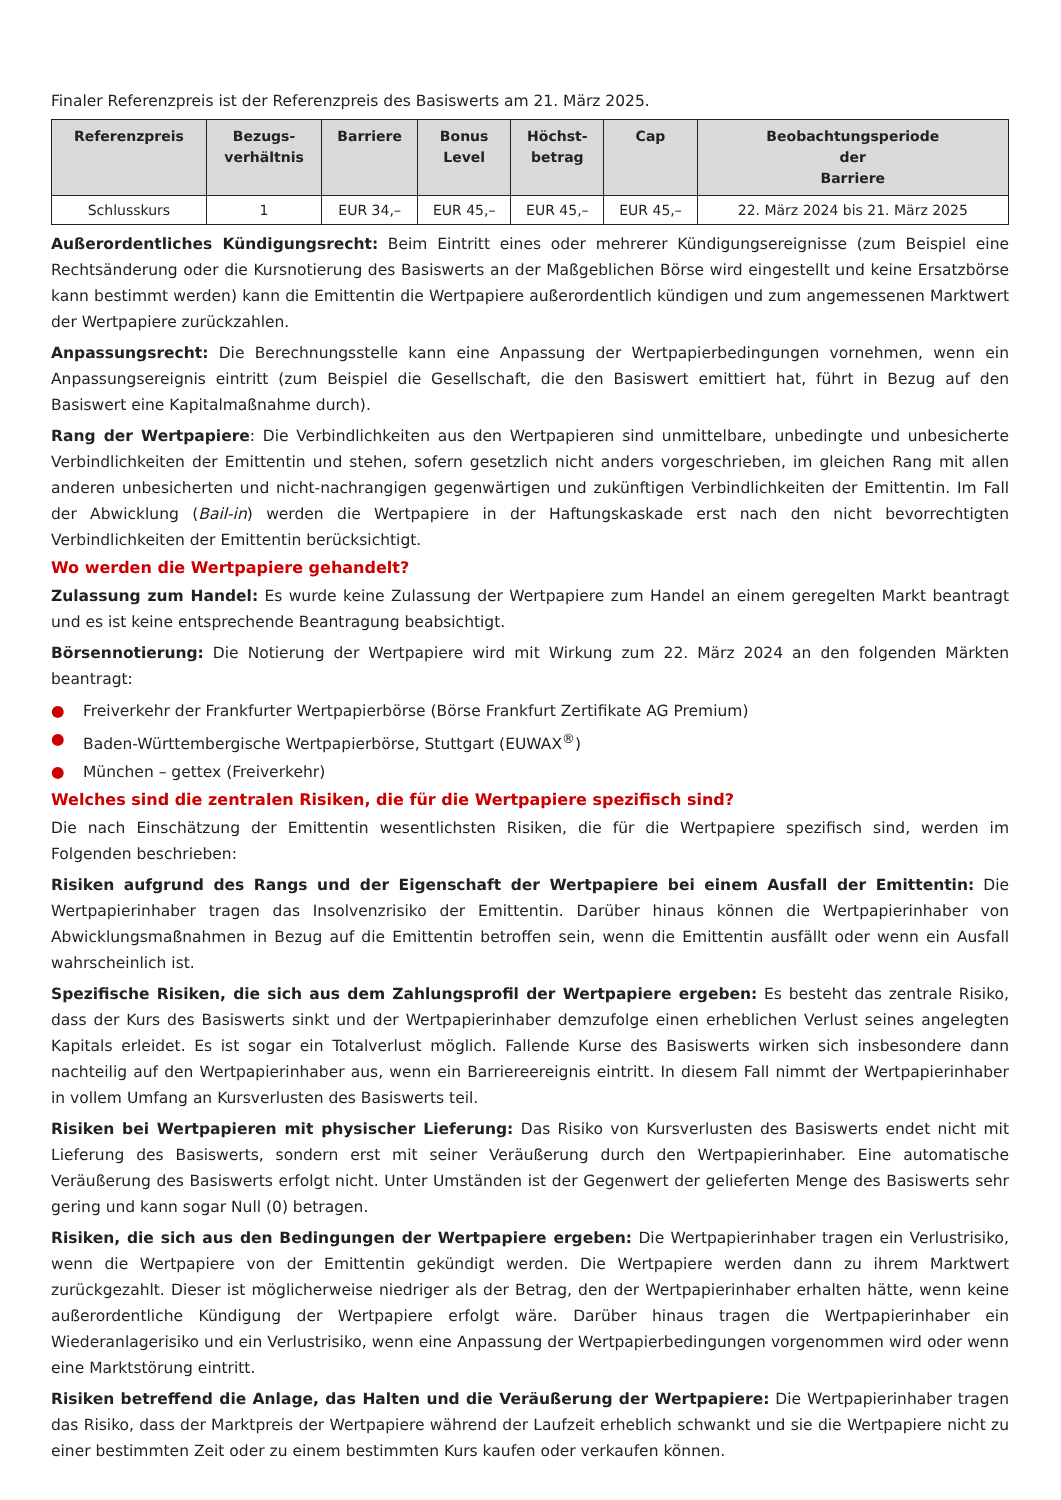Finaler Referenzpreis ist der Referenzpreis des Basiswerts am 21. März 2025.
| Referenzpreis | Bezugs- verhältnis | Barriere | Bonus Level | Höchst- betrag | Cap | Beobachtungsperiode der Barriere |
| --- | --- | --- | --- | --- | --- | --- |
| Schlusskurs | 1 | EUR 34,– | EUR 45,– | EUR 45,– | EUR 45,– | 22. März 2024 bis 21. März 2025 |
Außerordentliches Kündigungsrecht: Beim Eintritt eines oder mehrerer Kündigungsereignisse (zum Beispiel eine Rechtsänderung oder die Kursnotierung des Basiswerts an der Maßgeblichen Börse wird eingestellt und keine Ersatzbörse kann bestimmt werden) kann die Emittentin die Wertpapiere außerordentlich kündigen und zum angemessenen Marktwert der Wertpapiere zurückzahlen.
Anpassungsrecht: Die Berechnungsstelle kann eine Anpassung der Wertpapierbedingungen vornehmen, wenn ein Anpassungsereignis eintritt (zum Beispiel die Gesellschaft, die den Basiswert emittiert hat, führt in Bezug auf den Basiswert eine Kapitalmaßnahme durch).
Rang der Wertpapiere: Die Verbindlichkeiten aus den Wertpapieren sind unmittelbare, unbedingte und unbesicherte Verbindlichkeiten der Emittentin und stehen, sofern gesetzlich nicht anders vorgeschrieben, im gleichen Rang mit allen anderen unbesicherten und nicht-nachrangigen gegenwärtigen und zukünftigen Verbindlichkeiten der Emittentin. Im Fall der Abwicklung (Bail-in) werden die Wertpapiere in der Haftungskaskade erst nach den nicht bevorrechtigten Verbindlichkeiten der Emittentin berücksichtigt.
Wo werden die Wertpapiere gehandelt?
Zulassung zum Handel: Es wurde keine Zulassung der Wertpapiere zum Handel an einem geregelten Markt beantragt und es ist keine entsprechende Beantragung beabsichtigt.
Börsennotierung: Die Notierung der Wertpapiere wird mit Wirkung zum 22. März 2024 an den folgenden Märkten beantragt:
● Freiverkehr der Frankfurter Wertpapierbörse (Börse Frankfurt Zertifikate AG Premium)
● Baden-Württembergische Wertpapierbörse, Stuttgart (EUWAX<sup>®</sup>)
● München – gettex (Freiverkehr)
Welches sind die zentralen Risiken, die für die Wertpapiere spezifisch sind?
Die nach Einschätzung der Emittentin wesentlichsten Risiken, die für die Wertpapiere spezifisch sind, werden im Folgenden beschrieben:
Risiken aufgrund des Rangs und der Eigenschaft der Wertpapiere bei einem Ausfall der Emittentin: Die Wertpapierinhaber tragen das Insolvenzrisiko der Emittentin. Darüber hinaus können die Wertpapierinhaber von Abwicklungsmaßnahmen in Bezug auf die Emittentin betroffen sein, wenn die Emittentin ausfällt oder wenn ein Ausfall wahrscheinlich ist.
Spezifische Risiken, die sich aus dem Zahlungsprofil der Wertpapiere ergeben: Es besteht das zentrale Risiko, dass der Kurs des Basiswerts sinkt und der Wertpapierinhaber demzufolge einen erheblichen Verlust seines angelegten Kapitals erleidet. Es ist sogar ein Totalverlust möglich. Fallende Kurse des Basiswerts wirken sich insbesondere dann nachteilig auf den Wertpapierinhaber aus, wenn ein Barriereereignis eintritt. In diesem Fall nimmt der Wertpapierinhaber in vollem Umfang an Kursverlusten des Basiswerts teil.
Risiken bei Wertpapieren mit physischer Lieferung: Das Risiko von Kursverlusten des Basiswerts endet nicht mit Lieferung des Basiswerts, sondern erst mit seiner Veräußerung durch den Wertpapierinhaber. Eine automatische Veräußerung des Basiswerts erfolgt nicht. Unter Umständen ist der Gegenwert der gelieferten Menge des Basiswerts sehr gering und kann sogar Null (0) betragen.
Risiken, die sich aus den Bedingungen der Wertpapiere ergeben: Die Wertpapierinhaber tragen ein Verlustrisiko, wenn die Wertpapiere von der Emittentin gekündigt werden. Die Wertpapiere werden dann zu ihrem Marktwert zurückgezahlt. Dieser ist möglicherweise niedriger als der Betrag, den der Wertpapierinhaber erhalten hätte, wenn keine außerordentliche Kündigung der Wertpapiere erfolgt wäre. Darüber hinaus tragen die Wertpapierinhaber ein Wiederanlagerisiko und ein Verlustrisiko, wenn eine Anpassung der Wertpapierbedingungen vorgenommen wird oder wenn eine Marktstörung eintritt.
Risiken betreffend die Anlage, das Halten und die Veräußerung der Wertpapiere: Die Wertpapierinhaber tragen das Risiko, dass der Marktpreis der Wertpapiere während der Laufzeit erheblich schwankt und sie die Wertpapiere nicht zu einer bestimmten Zeit oder zu einem bestimmten Kurs kaufen oder verkaufen können.